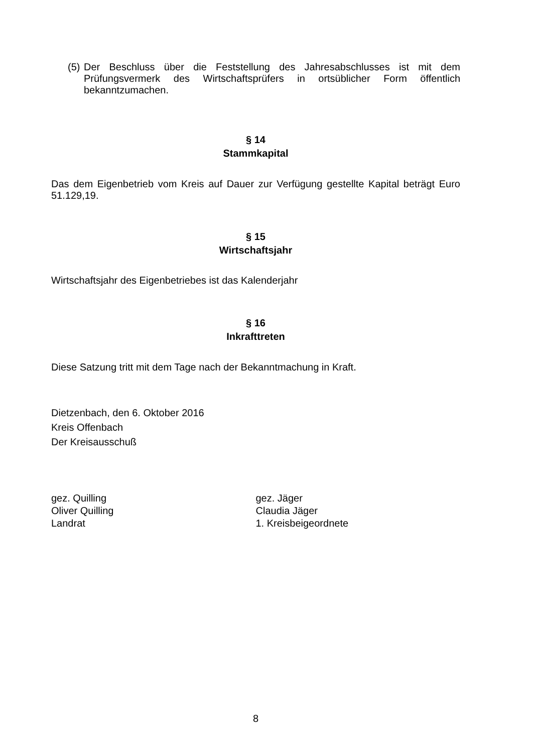(5) Der Beschluss über die Feststellung des Jahresabschlusses ist mit dem Prüfungsvermerk des Wirtschaftsprüfers in ortsüblicher Form öffentlich bekanntzumachen.
§ 14
Stammkapital
Das dem Eigenbetrieb vom Kreis auf Dauer zur Verfügung gestellte Kapital beträgt Euro 51.129,19.
§ 15
Wirtschaftsjahr
Wirtschaftsjahr des Eigenbetriebes ist das Kalenderjahr
§ 16
Inkrafttreten
Diese Satzung tritt mit dem Tage nach der Bekanntmachung in Kraft.
Dietzenbach, den 6. Oktober 2016
Kreis Offenbach
Der Kreisausschuß
gez. Quilling
Oliver Quilling
Landrat
gez. Jäger
Claudia Jäger
1. Kreisbeigeordnete
8